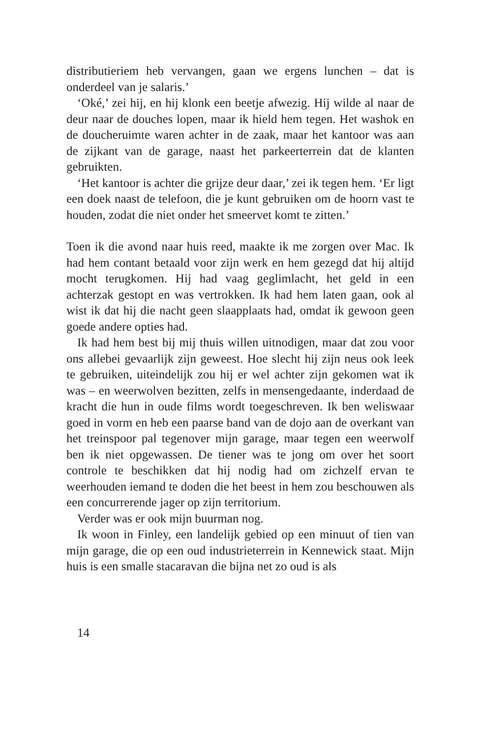distributieriem heb vervangen, gaan we ergens lunchen – dat is onderdeel van je salaris.’
‘Oké,’ zei hij, en hij klonk een beetje afwezig. Hij wilde al naar de deur naar de douches lopen, maar ik hield hem tegen. Het washok en de doucheruimte waren achter in de zaak, maar het kantoor was aan de zijkant van de garage, naast het parkeerterrein dat de klanten gebruikten.
‘Het kantoor is achter die grijze deur daar,’ zei ik tegen hem. ‘Er ligt een doek naast de telefoon, die je kunt gebruiken om de hoorn vast te houden, zodat die niet onder het smeervet komt te zitten.’
Toen ik die avond naar huis reed, maakte ik me zorgen over Mac. Ik had hem contant betaald voor zijn werk en hem gezegd dat hij altijd mocht terugkomen. Hij had vaag geglimlacht, het geld in een achterzak gestopt en was vertrokken. Ik had hem laten gaan, ook al wist ik dat hij die nacht geen slaapplaats had, omdat ik gewoon geen goede andere opties had.
Ik had hem best bij mij thuis willen uitnodigen, maar dat zou voor ons allebei gevaarlijk zijn geweest. Hoe slecht hij zijn neus ook leek te gebruiken, uiteindelijk zou hij er wel achter zijn gekomen wat ik was – en weerwolven bezitten, zelfs in mensengedaante, inderdaad de kracht die hun in oude films wordt toegeschreven. Ik ben weliswaar goed in vorm en heb een paarse band van de dojo aan de overkant van het treinspoor pal tegenover mijn garage, maar tegen een weerwolf ben ik niet opgewassen. De tiener was te jong om over het soort controle te beschikken dat hij nodig had om zichzelf ervan te weerhouden iemand te doden die het beest in hem zou beschouwen als een concurrerende jager op zijn territorium.
Verder was er ook mijn buurman nog.
Ik woon in Finley, een landelijk gebied op een minuut of tien van mijn garage, die op een oud industrieterrein in Kennewick staat. Mijn huis is een smalle stacaravan die bijna net zo oud is als
14